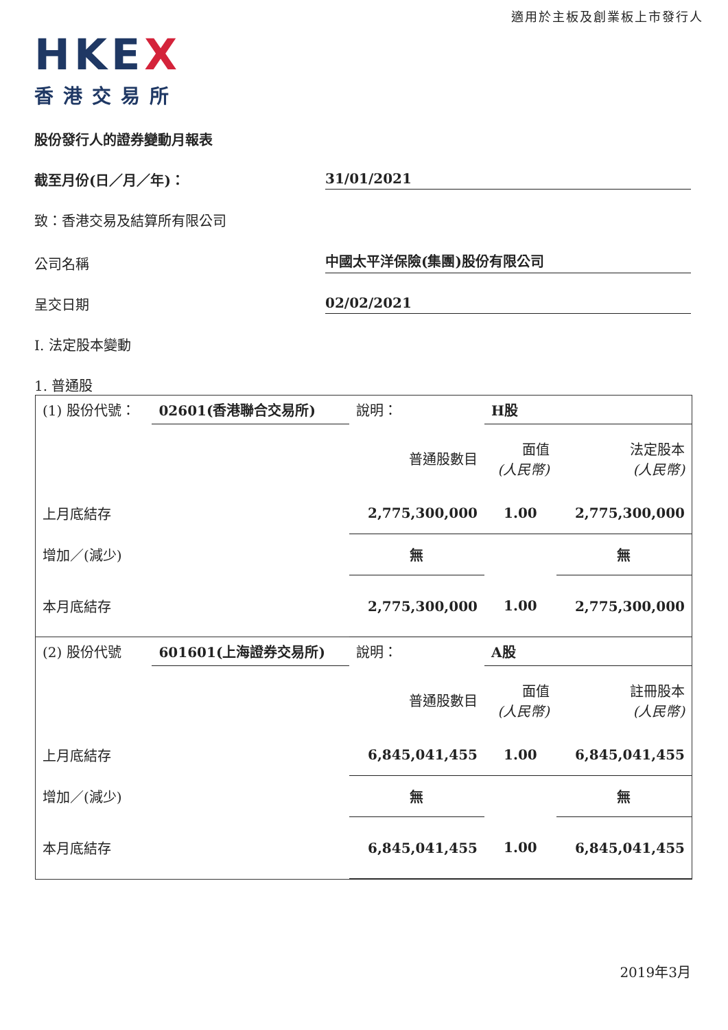適用於主板及創業板上市發行人
HKE X
香港交易所
股份發行人的證券變動月報表
截至月份(日／月／年)：
31/01/2021
致：香港交易及結算所有限公司
公司名稱
中國太平洋保險(集團)股份有限公司
呈交日期
02/02/2021
I. 法定股本變動
1. 普通股
| (1) 股份代號： | 02601(香港聯合交易所) | 說明： | H股 | |
| | | 普通股數目 | 面值 (人民幣) | 法定股本 (人民幣) |
| 上月底結存 | | 2,775,300,000 | 1.00 | 2,775,300,000 |
| 增加／(減少) | | 無 | | 無 |
| 本月底結存 | | 2,775,300,000 | 1.00 | 2,775,300,000 |
| (2) 股份代號 | 601601(上海證券交易所) | 說明： | A股 | |
| | | 普通股數目 | 面值 (人民幣) | 註冊股本 (人民幣) |
| 上月底結存 | | 6,845,041,455 | 1.00 | 6,845,041,455 |
| 增加／(減少) | | 無 | | 無 |
| 本月底結存 | | 6,845,041,455 | 1.00 | 6,845,041,455 |
2019年3月